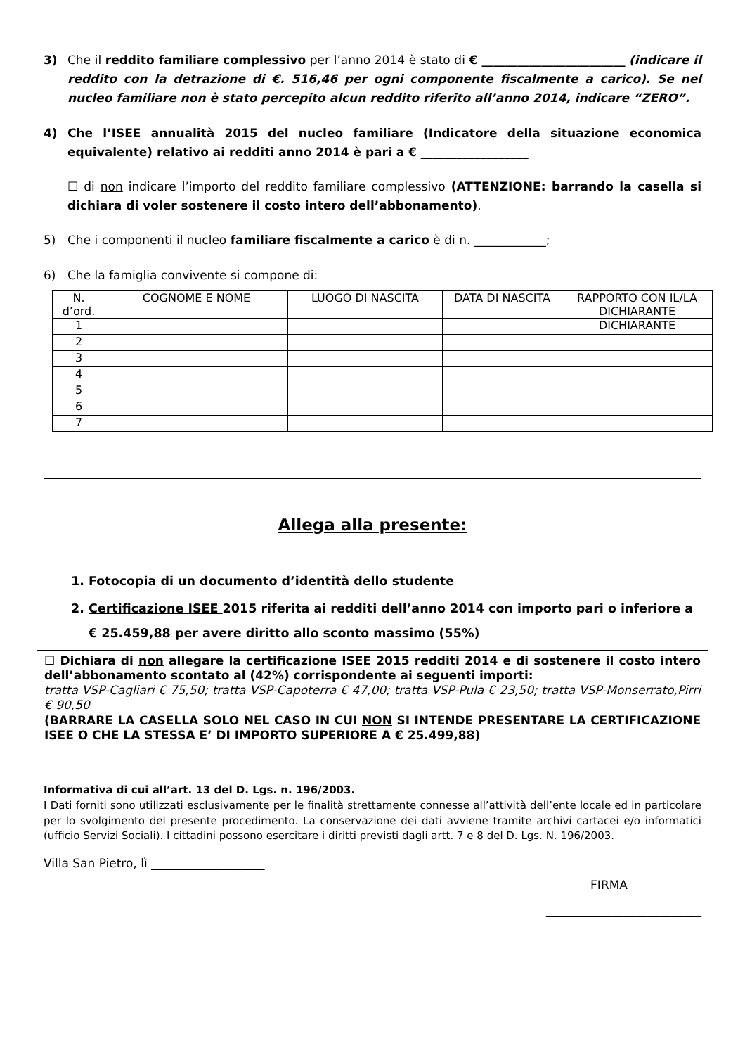3) Che il reddito familiare complessivo per l’anno 2014 è stato di € ________________________ (indicare il reddito con la detrazione di €. 516,46 per ogni componente fiscalmente a carico). Se nel nucleo familiare non è stato percepito alcun reddito riferito all’anno 2014, indicare “ZERO”.
4) Che l’ISEE annualità 2015 del nucleo familiare (Indicatore della situazione economica equivalente) relativo ai redditi anno 2014 è pari a € __________________
☐ di non indicare l’importo del reddito familiare complessivo (ATTENZIONE: barrando la casella si dichiara di voler sostenere il costo intero dell’abbonamento).
5) Che i componenti il nucleo familiare fiscalmente a carico è di n. ____________;
6) Che la famiglia convivente si compone di:
| N. d’ord. | COGNOME E NOME | LUOGO DI NASCITA | DATA DI NASCITA | RAPPORTO CON IL/LA DICHIARANTE |
| --- | --- | --- | --- | --- |
| 1 | | | | DICHIARANTE |
| 2 | | | | |
| 3 | | | | |
| 4 | | | | |
| 5 | | | | |
| 6 | | | | |
| 7 | | | | |
Allega alla presente:
1. Fotocopia di un documento d’identità dello studente
2. Certificazione ISEE 2015 riferita ai redditi dell’anno 2014 con importo pari o inferiore a € 25.459,88 per avere diritto allo sconto massimo (55%)
☐ Dichiara di non allegare la certificazione ISEE 2015 redditi 2014 e di sostenere il costo intero dell’abbonamento scontato al (42%) corrispondente ai seguenti importi:
tratta VSP-Cagliari € 75,50; tratta VSP-Capoterra € 47,00; tratta VSP-Pula € 23,50; tratta VSP-Monserrato,Pirri € 90,50
(BARRARE LA CASELLA SOLO NEL CASO IN CUI NON SI INTENDE PRESENTARE LA CERTIFICAZIONE ISEE O CHE LA STESSA E’ DI IMPORTO SUPERIORE A € 25.499,88)
Informativa di cui all’art. 13 del D. Lgs. n. 196/2003.
I Dati forniti sono utilizzati esclusivamente per le finalità strettamente connesse all’attività dell’ente locale ed in particolare per lo svolgimento del presente procedimento. La conservazione dei dati avviene tramite archivi cartacei e/o informatici (ufficio Servizi Sociali). I cittadini possono esercitare i diritti previsti dagli artt. 7 e 8 del D. Lgs. N. 196/2003.
Villa San Pietro, lì ___________________
FIRMA
__________________________